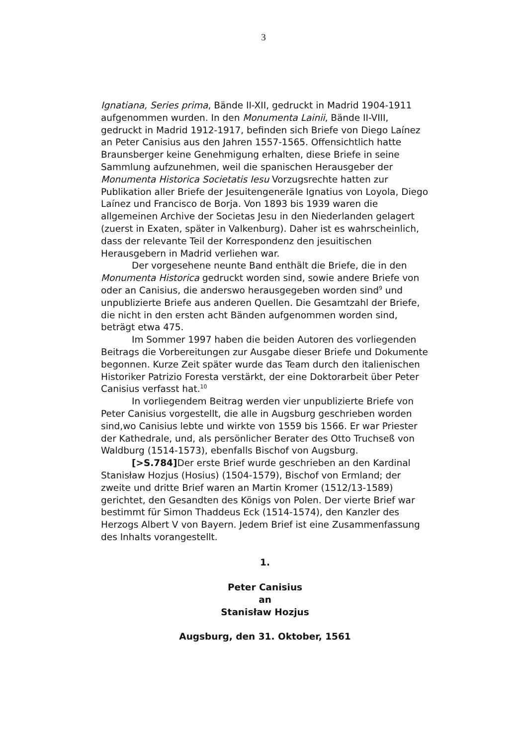3
Ignatiana, Series prima, Bände II-XII, gedruckt in Madrid 1904-1911 aufgenommen wurden. In den Monumenta Lainii, Bände II-VIII, gedruckt in Madrid 1912-1917, befinden sich Briefe von Diego Laínez an Peter Canisius aus den Jahren 1557-1565. Offensichtlich hatte Braunsberger keine Genehmigung erhalten, diese Briefe in seine Sammlung aufzunehmen, weil die spanischen Herausgeber der Monumenta Historica Societatis Iesu Vorzugsrechte hatten zur Publikation aller Briefe der Jesuitengeneräle Ignatius von Loyola, Diego Laínez und Francisco de Borja. Von 1893 bis 1939 waren die allgemeinen Archive der Societas Jesu in den Niederlanden gelagert (zuerst in Exaten, später in Valkenburg). Daher ist es wahrscheinlich, dass der relevante Teil der Korrespondenz den jesuitischen Herausgebern in Madrid verliehen war.
Der vorgesehene neunte Band enthält die Briefe, die in den Monumenta Historica gedruckt worden sind, sowie andere Briefe von oder an Canisius, die anderswo herausgegeben worden sind<sup>9</sup> und unpublizierte Briefe aus anderen Quellen. Die Gesamtzahl der Briefe, die nicht in den ersten acht Bänden aufgenommen worden sind, beträgt etwa 475.
Im Sommer 1997 haben die beiden Autoren des vorliegenden Beitrags die Vorbereitungen zur Ausgabe dieser Briefe und Dokumente begonnen. Kurze Zeit später wurde das Team durch den italienischen Historiker Patrizio Foresta verstärkt, der eine Doktorarbeit über Peter Canisius verfasst hat.<sup>10</sup>
In vorliegendem Beitrag werden vier unpublizierte Briefe von Peter Canisius vorgestellt, die alle in Augsburg geschrieben worden sind,wo Canisius lebte und wirkte von 1559 bis 1566. Er war Priester der Kathedrale, und, als persönlicher Berater des Otto Truchseß von Waldburg (1514-1573), ebenfalls Bischof von Augsburg.
[>S.784] Der erste Brief wurde geschrieben an den Kardinal Stanisław Hozjus (Hosius) (1504-1579), Bischof von Ermland; der zweite und dritte Brief waren an Martin Kromer (1512/13-1589) gerichtet, den Gesandten des Königs von Polen. Der vierte Brief war bestimmt für Simon Thaddeus Eck (1514-1574), den Kanzler des Herzogs Albert V von Bayern. Jedem Brief ist eine Zusammenfassung des Inhalts vorangestellt.
1.
Peter Canisius
an
Stanisław Hozjus
Augsburg, den 31. Oktober, 1561